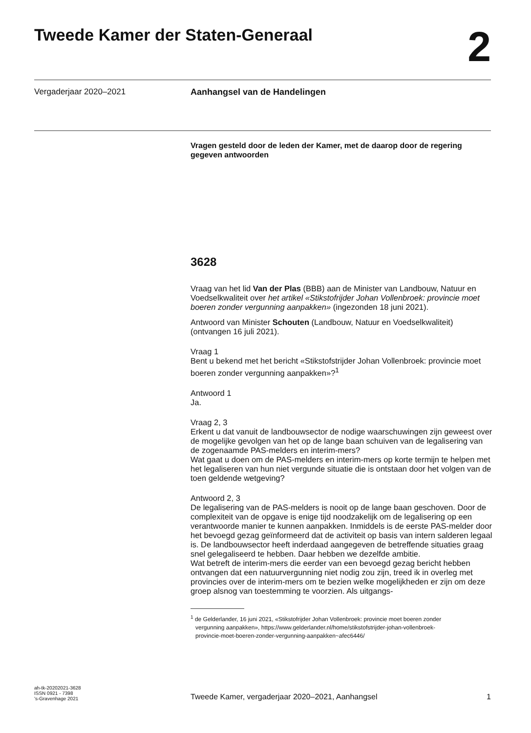Tweede Kamer der Staten-Generaal
2
Vergaderjaar 2020–2021 Aanhangsel van de Handelingen
Vragen gesteld door de leden der Kamer, met de daarop door de regering gegeven antwoorden
3628
Vraag van het lid Van der Plas (BBB) aan de Minister van Landbouw, Natuur en Voedselkwaliteit over het artikel «Stikstofrijder Johan Vollenbroek: provincie moet boeren zonder vergunning aanpakken» (ingezonden 18 juni 2021).
Antwoord van Minister Schouten (Landbouw, Natuur en Voedselkwaliteit) (ontvangen 16 juli 2021).
Vraag 1
Bent u bekend met het bericht «Stikstofstrijder Johan Vollenbroek: provincie moet boeren zonder vergunning aanpakken»?<sup>1</sup>
Antwoord 1
Ja.
Vraag 2, 3
Erkent u dat vanuit de landbouwsector de nodige waarschuwingen zijn geweest over de mogelijke gevolgen van het op de lange baan schuiven van de legalisering van de zogenaamde PAS-melders en interim-mers?
Wat gaat u doen om de PAS-melders en interim-mers op korte termijn te helpen met het legaliseren van hun niet vergunde situatie die is ontstaan door het volgen van de toen geldende wetgeving?
Antwoord 2, 3
De legalisering van de PAS-melders is nooit op de lange baan geschoven. Door de complexiteit van de opgave is enige tijd noodzakelijk om de legalisering op een verantwoorde manier te kunnen aanpakken. Inmiddels is de eerste PAS-melder door het bevoegd gezag geïnformeerd dat de activiteit op basis van intern salderen legaal is. De landbouwsector heeft inderdaad aangegeven de betreffende situaties graag snel gelegaliseerd te hebben. Daar hebben we dezelfde ambitie.
Wat betreft de interim-mers die eerder van een bevoegd gezag bericht hebben ontvangen dat een natuurvergunning niet nodig zou zijn, treed ik in overleg met provincies over de interim-mers om te bezien welke mogelijkheden er zijn om deze groep alsnog van toestemming te voorzien. Als uitgangs-
<sup>1</sup> de Gelderlander, 16 juni 2021, «Stikstofrijder Johan Vollenbroek: provincie moet boeren zonder
vergunning aanpakken», https://www.gelderlander.nl/home/stikstofstrijder-johan-vollenbroek-
provincie-moet-boeren-zonder-vergunning-aanpakken~afec6446/
ah-tk-20202021-3628
ISSN 0921 - 7398
's-Gravenhage 2021
Tweede Kamer, vergaderjaar 2020–2021, Aanhangsel
1